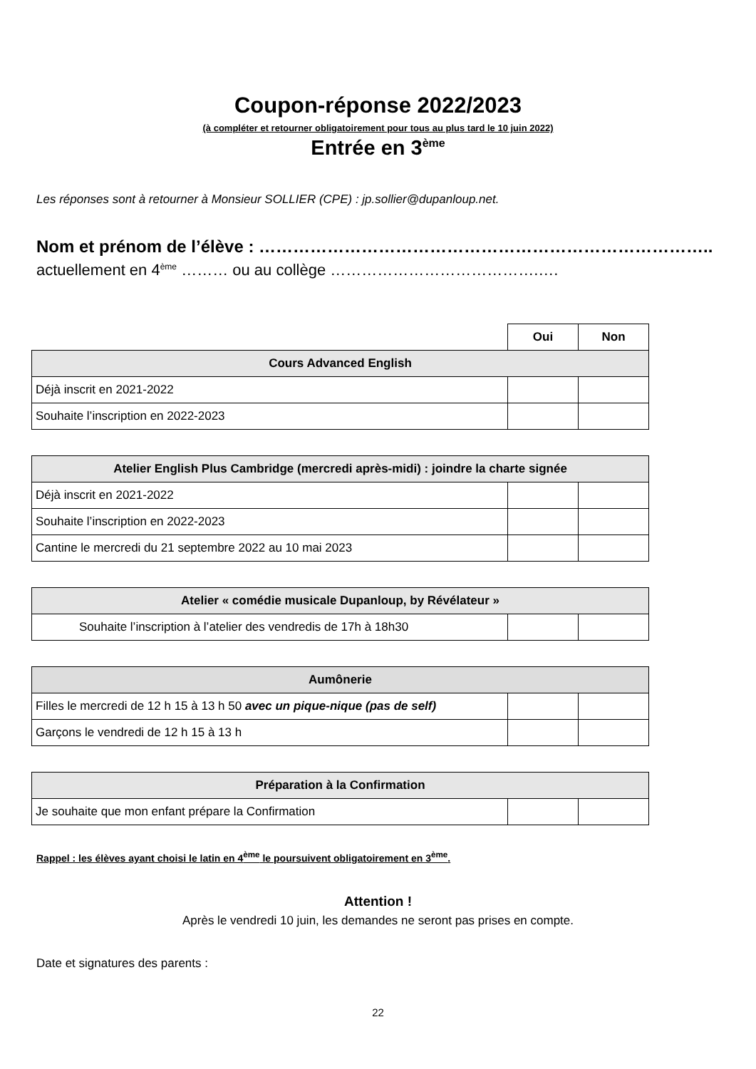Coupon-réponse 2022/2023
(à compléter et retourner obligatoirement pour tous au plus tard le 10 juin 2022)
Entrée en 3<sup>ème</sup>
Les réponses sont à retourner à Monsieur SOLLIER (CPE) : jp.sollier@dupanloup.net.
Nom et prénom de l’élève : ……………………………………………………………………..
actuellement en 4<sup>ème</sup> ……… ou au collège ………………………………….….
| | Oui | Non |
| Cours Advanced English | | |
| Déjà inscrit en 2021-2022 | | |
| Souhaite l’inscription en 2022-2023 | | |
| Atelier English Plus Cambridge (mercredi après-midi) : joindre la charte signée | | |
| --- | --- | --- |
| Déjà inscrit en 2021-2022 | | |
| Souhaite l’inscription en 2022-2023 | | |
| Cantine le mercredi du 21 septembre 2022 au 10 mai 2023 | | |
| Atelier « comédie musicale Dupanloup, by Révélateur » | | |
| --- | --- | --- |
| Souhaite l’inscription à l’atelier des vendredis de 17h à 18h30 | | |
| Aumônerie | | |
| --- | --- | --- |
| Filles le mercredi de 12 h 15 à 13 h 50 avec un pique-nique (pas de self) | | |
| Garçons le vendredi de 12 h 15 à 13 h | | |
| Préparation à la Confirmation | | |
| --- | --- | --- |
| Je souhaite que mon enfant prépare la Confirmation | | |
Rappel : les élèves ayant choisi le latin en 4<sup>ème</sup> le poursuivent obligatoirement en 3<sup>ème</sup>.
Attention !
Après le vendredi 10 juin, les demandes ne seront pas prises en compte.
Date et signatures des parents :
22